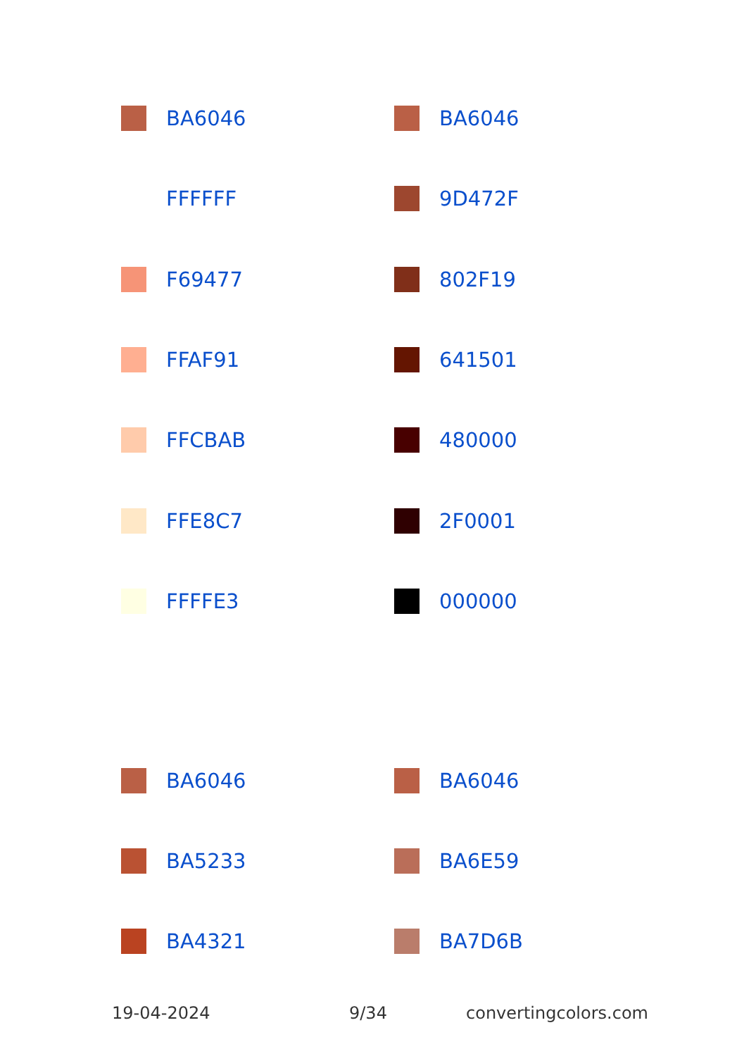BA6046 BA6046
FFFFFF 9D472F
F69477 802F19
FFAF91 641501
FFCBAB 480000
FFE8C7 2F0001
FFFFE3 000000
BA6046 BA6046
BA5233 BA6E59
BA4321 BA7D6B
19-04-2024 9/34 convertingcolors.com